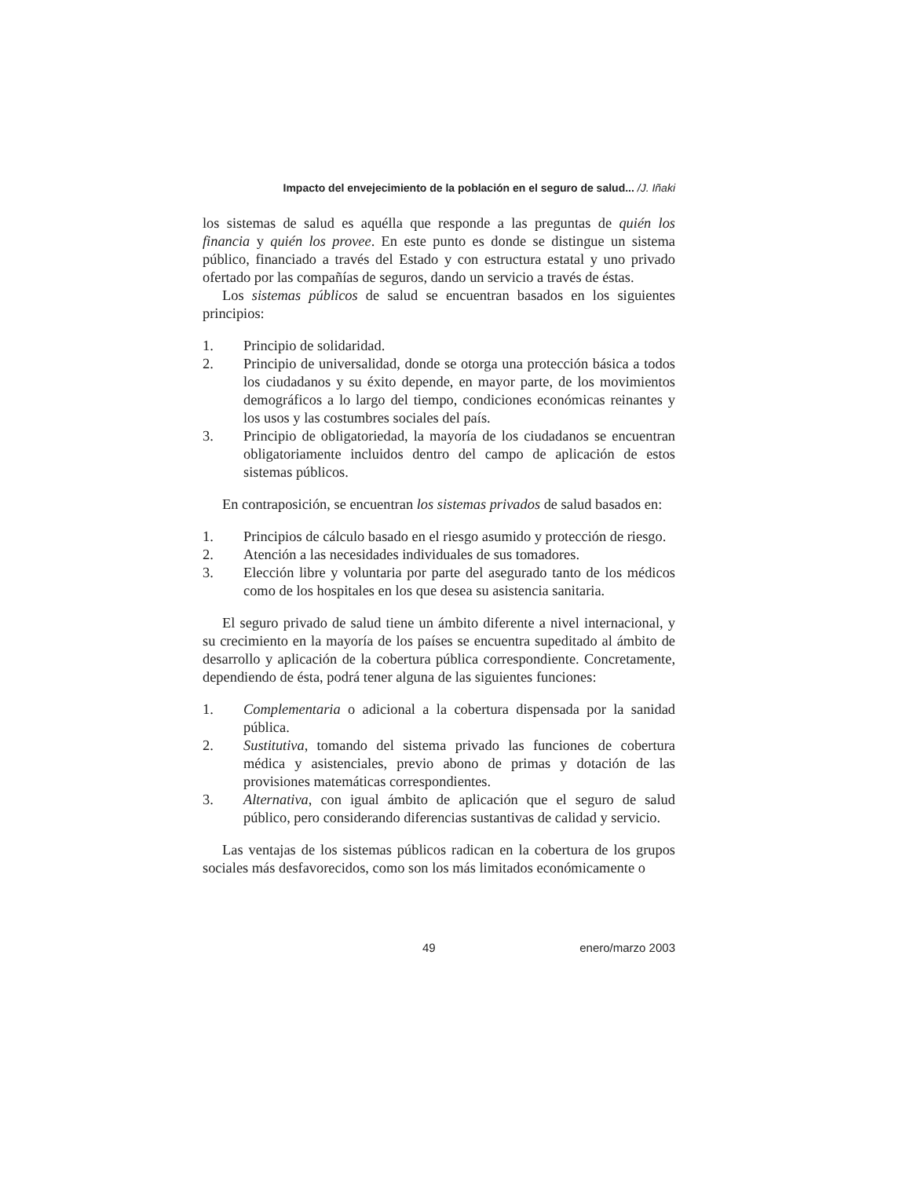Impacto del envejecimiento de la población en el seguro de salud... /J. Iñaki
los sistemas de salud es aquélla que responde a las preguntas de quién los financia y quién los provee. En este punto es donde se distingue un sistema público, financiado a través del Estado y con estructura estatal y uno privado ofertado por las compañías de seguros, dando un servicio a través de éstas.
Los sistemas públicos de salud se encuentran basados en los siguientes principios:
1. Principio de solidaridad.
2. Principio de universalidad, donde se otorga una protección básica a todos los ciudadanos y su éxito depende, en mayor parte, de los movimientos demográficos a lo largo del tiempo, condiciones económicas reinantes y los usos y las costumbres sociales del país.
3. Principio de obligatoriedad, la mayoría de los ciudadanos se encuentran obligatoriamente incluidos dentro del campo de aplicación de estos sistemas públicos.
En contraposición, se encuentran los sistemas privados de salud basados en:
1. Principios de cálculo basado en el riesgo asumido y protección de riesgo.
2. Atención a las necesidades individuales de sus tomadores.
3. Elección libre y voluntaria por parte del asegurado tanto de los médicos como de los hospitales en los que desea su asistencia sanitaria.
El seguro privado de salud tiene un ámbito diferente a nivel internacional, y su crecimiento en la mayoría de los países se encuentra supeditado al ámbito de desarrollo y aplicación de la cobertura pública correspondiente. Concretamente, dependiendo de ésta, podrá tener alguna de las siguientes funciones:
1. Complementaria o adicional a la cobertura dispensada por la sanidad pública.
2. Sustitutiva, tomando del sistema privado las funciones de cobertura médica y asistenciales, previo abono de primas y dotación de las provisiones matemáticas correspondientes.
3. Alternativa, con igual ámbito de aplicación que el seguro de salud público, pero considerando diferencias sustantivas de calidad y servicio.
Las ventajas de los sistemas públicos radican en la cobertura de los grupos sociales más desfavorecidos, como son los más limitados económicamente o
49 enero/marzo 2003